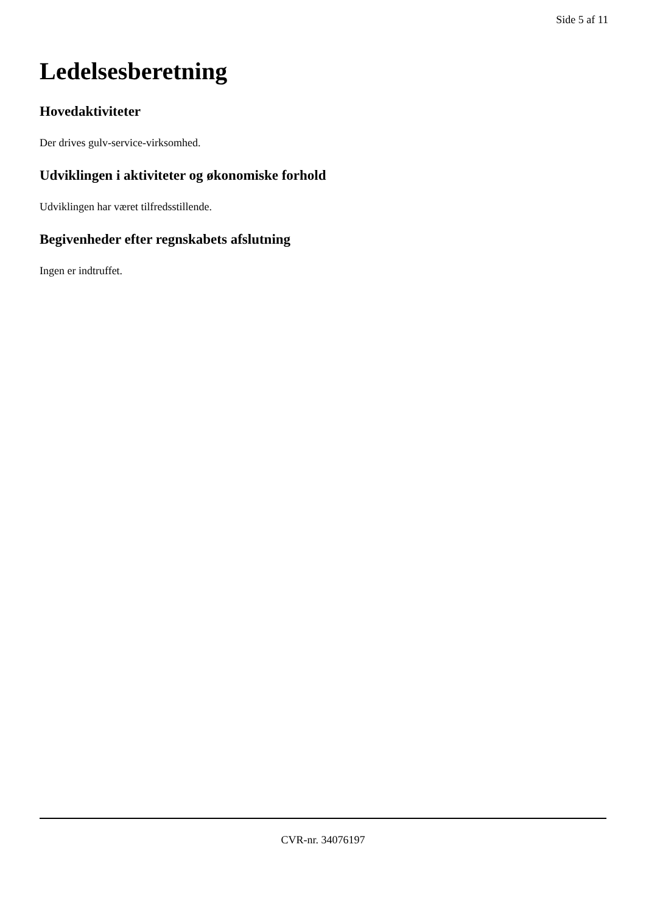Side 5 af 11
Ledelsesberetning
Hovedaktiviteter
Der drives gulv-service-virksomhed.
Udviklingen i aktiviteter og økonomiske forhold
Udviklingen har været tilfredsstillende.
Begivenheder efter regnskabets afslutning
Ingen er indtruffet.
CVR-nr. 34076197